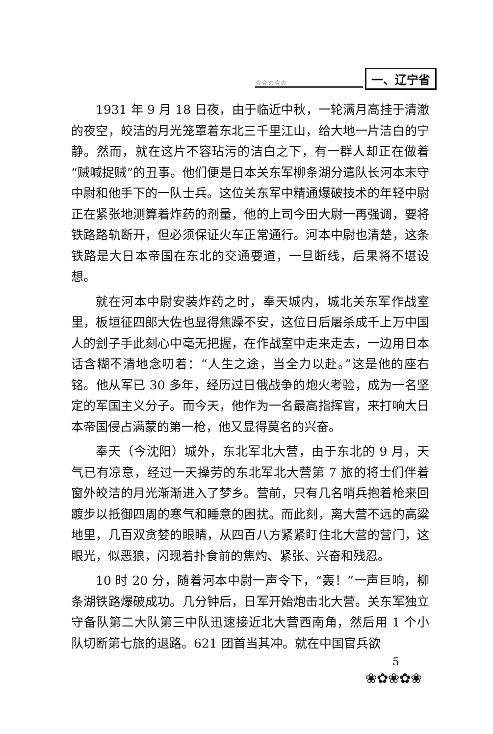一、辽宁省
☆☆☆☆☆
1931 年 9 月 18 日夜，由于临近中秋，一轮满月高挂于清澈的夜空，皎洁的月光笼罩着东北三千里江山，给大地一片洁白的宁静。然而，就在这片不容玷污的洁白之下，有一群人却正在做着“贼喊捉贼”的丑事。他们便是日本关东军柳条湖分遣队长河本末守中尉和他手下的一队士兵。这位关东军中精通爆破技术的年轻中尉正在紧张地测算着炸药的剂量，他的上司今田大尉一再强调，要将铁路路轨断开，但必须保证火车正常通行。河本中尉也清楚，这条铁路是大日本帝国在东北的交通要道，一旦断线，后果将不堪设想。
就在河本中尉安装炸药之时，奉天城内，城北关东军作战室里，板垣征四郎大佐也显得焦躁不安，这位日后屠杀成千上万中国人的刽子手此刻心中毫无把握，在作战室中走来走去，一边用日本话含糊不清地念叨着：“人生之途，当全力以赴。”这是他的座右铭。他从军已 30 多年，经历过日俄战争的炮火考验，成为一名坚定的军国主义分子。而今天，他作为一名最高指挥官，来打响大日本帝国侵占满蒙的第一枪，他又显得莫名的兴奋。
奉天（今沈阳）城外，东北军北大营，由于东北的 9 月，天气已有凉意，经过一天操劳的东北军北大营第 7 旅的将士们伴着窗外皎洁的月光渐渐进入了梦乡。营前，只有几名哨兵抱着枪来回踱步以抵御四周的寒气和睡意的困扰。而此刻，离大营不远的高粱地里，几百双贪婪的眼睛，从四百八方紧紧盯住北大营的营门，这眼光，似恶狼，闪现着扑食前的焦灼、紧张、兴奋和残忍。
10 时 20 分，随着河本中尉一声令下，“轰！”一声巨响，柳条湖铁路爆破成功。几分钟后，日军开始炮击北大营。关东军独立守备队第二大队第三中队迅速接近北大营西南角，然后用 1 个小队切断第七旅的退路。621 团首当其冲。就在中国官兵欲
5
❀✿❀✿❀